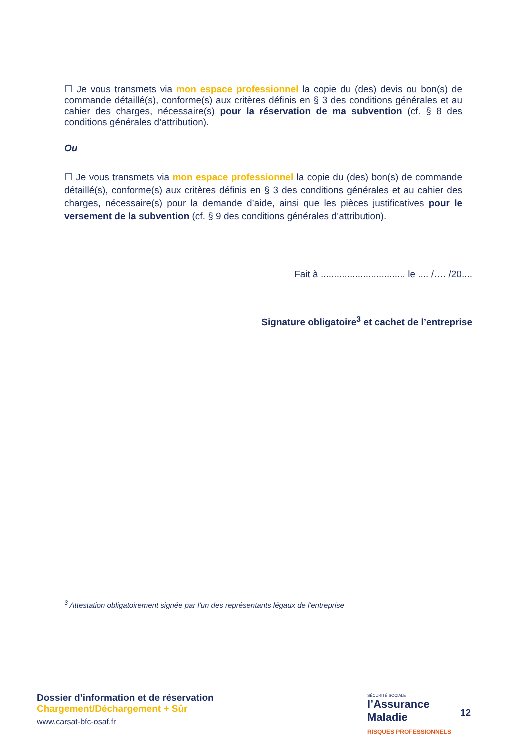☐ Je vous transmets via mon espace professionnel la copie du (des) devis ou bon(s) de commande détaillé(s), conforme(s) aux critères définis en § 3 des conditions générales et au cahier des charges, nécessaire(s) pour la réservation de ma subvention (cf. § 8 des conditions générales d’attribution).
Ou
☐ Je vous transmets via mon espace professionnel la copie du (des) bon(s) de commande détaillé(s), conforme(s) aux critères définis en § 3 des conditions générales et au cahier des charges, nécessaire(s) pour la demande d’aide, ainsi que les pièces justificatives pour le versement de la subvention (cf. § 9 des conditions générales d’attribution).
Fait à ................................ le .... /…. /20....
Signature obligatoire<sup>3</sup> et cachet de l’entreprise
<sup>3</sup> Attestation obligatoirement signée par l'un des représentants légaux de l'entreprise
Dossier d’information et de réservation
Chargement/Déchargement + Sûr
www.carsat-bfc-osaf.fr
SÉCURITÉ SOCIALE
l’Assurance
Maladie
RISQUES PROFESSIONNELS
12